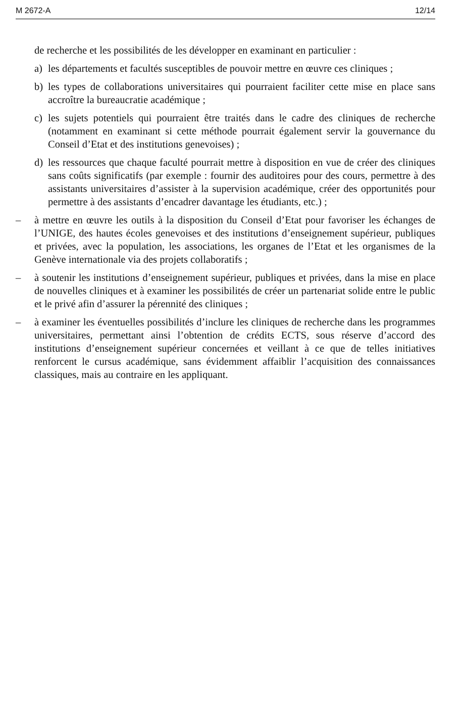M 2672-A 12/14
de recherche et les possibilités de les développer en examinant en particulier :
a) les départements et facultés susceptibles de pouvoir mettre en œuvre ces cliniques ;
b) les types de collaborations universitaires qui pourraient faciliter cette mise en place sans accroître la bureaucratie académique ;
c) les sujets potentiels qui pourraient être traités dans le cadre des cliniques de recherche (notamment en examinant si cette méthode pourrait également servir la gouvernance du Conseil d’Etat et des institutions genevoises) ;
d) les ressources que chaque faculté pourrait mettre à disposition en vue de créer des cliniques sans coûts significatifs (par exemple : fournir des auditoires pour des cours, permettre à des assistants universitaires d’assister à la supervision académique, créer des opportunités pour permettre à des assistants d’encadrer davantage les étudiants, etc.) ;
– à mettre en œuvre les outils à la disposition du Conseil d’Etat pour favoriser les échanges de l’UNIGE, des hautes écoles genevoises et des institutions d’enseignement supérieur, publiques et privées, avec la population, les associations, les organes de l’Etat et les organismes de la Genève internationale via des projets collaboratifs ;
– à soutenir les institutions d’enseignement supérieur, publiques et privées, dans la mise en place de nouvelles cliniques et à examiner les possibilités de créer un partenariat solide entre le public et le privé afin d’assurer la pérennité des cliniques ;
– à examiner les éventuelles possibilités d’inclure les cliniques de recherche dans les programmes universitaires, permettant ainsi l’obtention de crédits ECTS, sous réserve d’accord des institutions d’enseignement supérieur concernées et veillant à ce que de telles initiatives renforcent le cursus académique, sans évidemment affaiblir l’acquisition des connaissances classiques, mais au contraire en les appliquant.